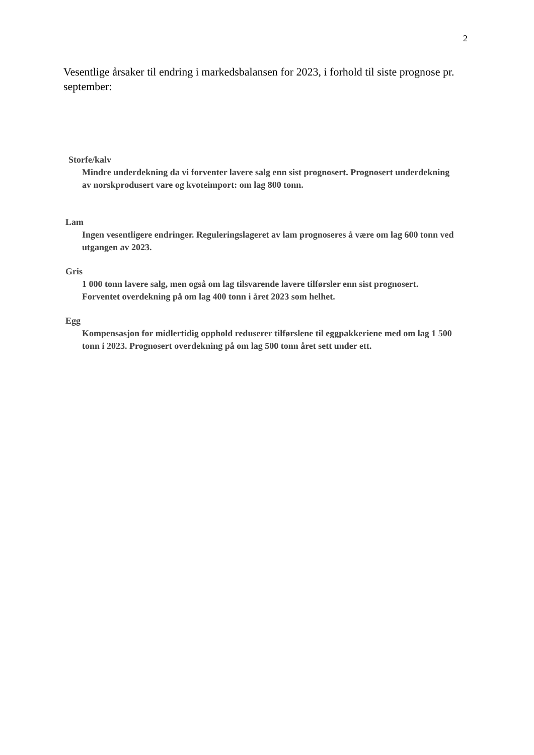2
Vesentlige årsaker til endring i markedsbalansen for 2023, i forhold til siste prognose pr. september:
Storfe/kalv
Mindre underdekning da vi forventer lavere salg enn sist prognosert. Prognosert underdekning av norskprodusert vare og kvoteimport: om lag 800 tonn.
Lam
Ingen vesentligere endringer. Reguleringslageret av lam prognoseres å være om lag 600 tonn ved utgangen av 2023.
Gris
1 000 tonn lavere salg, men også om lag tilsvarende lavere tilførsler enn sist prognosert. Forventet overdekning på om lag 400 tonn i året 2023 som helhet.
Egg
Kompensasjon for midlertidig opphold reduserer tilførslene til eggpakkeriene med om lag 1 500 tonn i 2023. Prognosert overdekning på om lag 500 tonn året sett under ett.